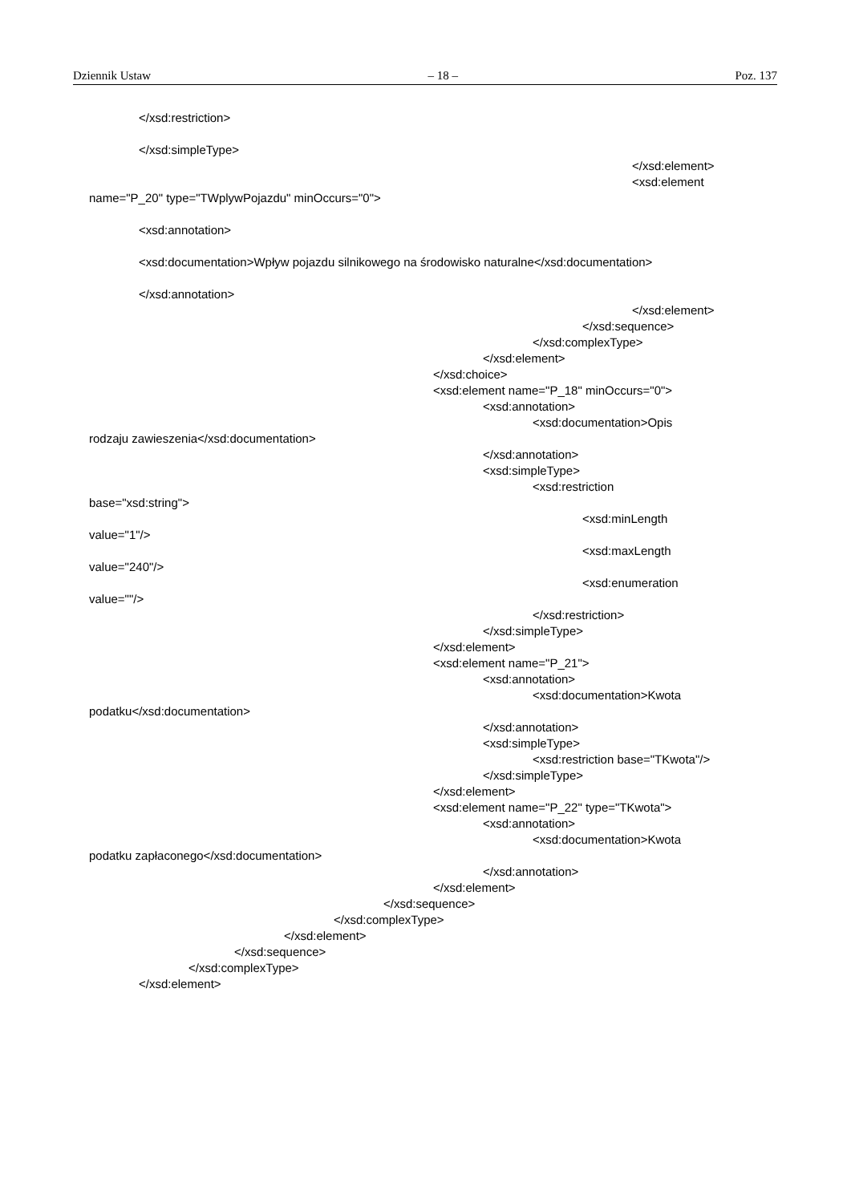Dziennik Ustaw – 18 – Poz. 137
</xsd:restriction>
</xsd:simpleType>
</xsd:element>
<xsd:element
name="P_20" type="TWplywPojazdu" minOccurs="0">
<xsd:annotation>
<xsd:documentation>Wpływ pojazdu silnikowego na środowisko naturalne</xsd:documentation>
</xsd:annotation>
</xsd:element>
</xsd:sequence>
</xsd:complexType>
</xsd:element>
</xsd:choice>
<xsd:element name="P_18" minOccurs="0">
<xsd:annotation>
<xsd:documentation>Opis
rodzaju zawieszenia</xsd:documentation>
</xsd:annotation>
<xsd:simpleType>
<xsd:restriction
base="xsd:string">
<xsd:minLength
value="1"/>
<xsd:maxLength
value="240"/>
<xsd:enumeration
value=""/>
</xsd:restriction>
</xsd:simpleType>
</xsd:element>
<xsd:element name="P_21">
<xsd:annotation>
<xsd:documentation>Kwota
podatku</xsd:documentation>
</xsd:annotation>
<xsd:simpleType>
<xsd:restriction base="TKwota"/>
</xsd:simpleType>
</xsd:element>
<xsd:element name="P_22" type="TKwota">
<xsd:annotation>
<xsd:documentation>Kwota
podatku zapłaconego</xsd:documentation>
</xsd:annotation>
</xsd:element>
</xsd:sequence>
</xsd:complexType>
</xsd:element>
</xsd:sequence>
</xsd:complexType>
</xsd:element>